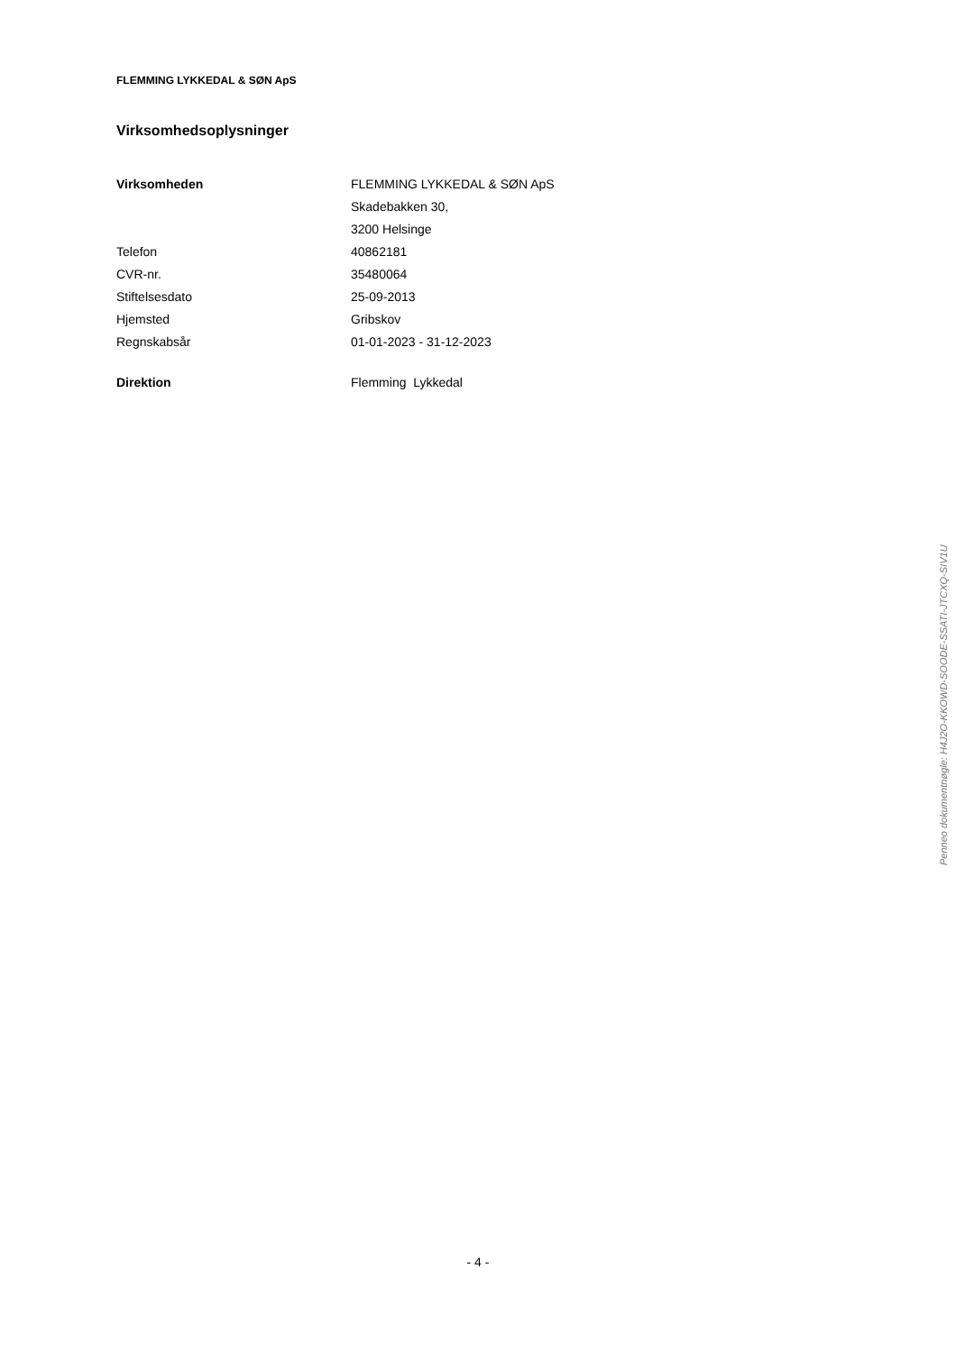FLEMMING LYKKEDAL & SØN ApS
Virksomhedsoplysninger
| Virksomheden | FLEMMING LYKKEDAL & SØN ApS |
| | Skadebakken 30, |
| | 3200 Helsinge |
| Telefon | 40862181 |
| CVR-nr. | 35480064 |
| Stiftelsesdato | 25-09-2013 |
| Hjemsted | Gribskov |
| Regnskabsår | 01-01-2023 - 31-12-2023 |
| Direktion | Flemming Lykkedal |
Penneo dokumentnøgle: H4J2O-KKOWD-SOODE-SSATI-JTCXQ-SIV1U
- 4 -